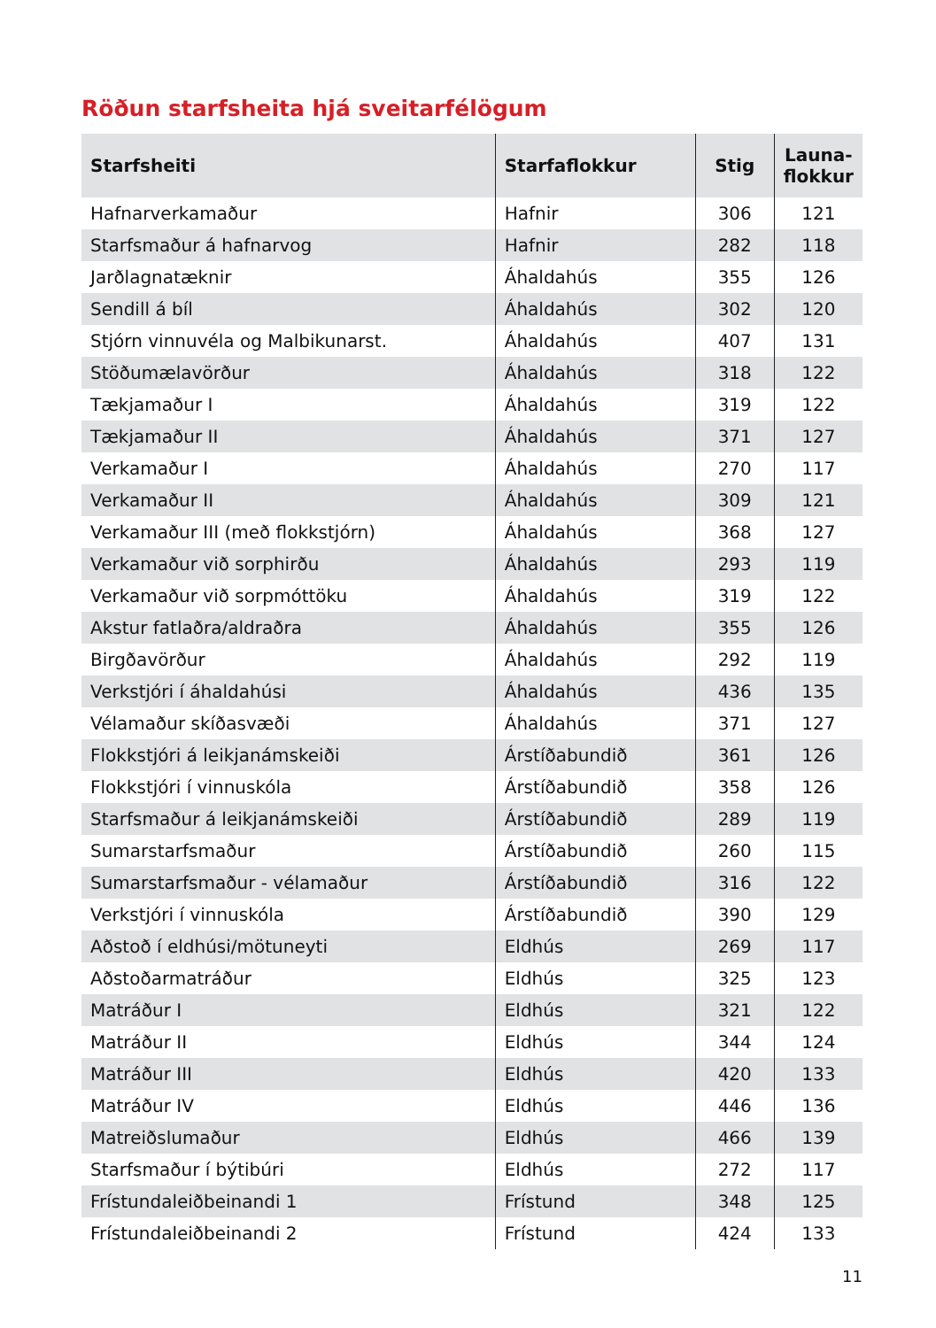Röðun starfsheita hjá sveitarfélögum
| Starfsheiti | Starfaflokkur | Stig | Launa- flokkur |
| --- | --- | --- | --- |
| Hafnarverkamaður | Hafnir | 306 | 121 |
| Starfsmaður á hafnarvog | Hafnir | 282 | 118 |
| Jarðlagnatæknir | Áhaldahús | 355 | 126 |
| Sendill á bíl | Áhaldahús | 302 | 120 |
| Stjórn vinnuvéla og Malbikunarst. | Áhaldahús | 407 | 131 |
| Stöðumælavörður | Áhaldahús | 318 | 122 |
| Tækjamaður I | Áhaldahús | 319 | 122 |
| Tækjamaður II | Áhaldahús | 371 | 127 |
| Verkamaður I | Áhaldahús | 270 | 117 |
| Verkamaður II | Áhaldahús | 309 | 121 |
| Verkamaður III (með flokkstjórn) | Áhaldahús | 368 | 127 |
| Verkamaður við sorphirðu | Áhaldahús | 293 | 119 |
| Verkamaður við sorpmóttöku | Áhaldahús | 319 | 122 |
| Akstur fatlaðra/aldraðra | Áhaldahús | 355 | 126 |
| Birgðavörður | Áhaldahús | 292 | 119 |
| Verkstjóri í áhaldahúsi | Áhaldahús | 436 | 135 |
| Vélamaður skíðasvæði | Áhaldahús | 371 | 127 |
| Flokkstjóri á leikjanámskeiði | Árstíðabundið | 361 | 126 |
| Flokkstjóri í vinnuskóla | Árstíðabundið | 358 | 126 |
| Starfsmaður á leikjanámskeiði | Árstíðabundið | 289 | 119 |
| Sumarstarfsmaður | Árstíðabundið | 260 | 115 |
| Sumarstarfsmaður - vélamaður | Árstíðabundið | 316 | 122 |
| Verkstjóri í vinnuskóla | Árstíðabundið | 390 | 129 |
| Aðstoð í eldhúsi/mötuneyti | Eldhús | 269 | 117 |
| Aðstoðarmatráður | Eldhús | 325 | 123 |
| Matráður I | Eldhús | 321 | 122 |
| Matráður II | Eldhús | 344 | 124 |
| Matráður III | Eldhús | 420 | 133 |
| Matráður IV | Eldhús | 446 | 136 |
| Matreiðslumaður | Eldhús | 466 | 139 |
| Starfsmaður í býtibúri | Eldhús | 272 | 117 |
| Frístundaleiðbeinandi 1 | Frístund | 348 | 125 |
| Frístundaleiðbeinandi 2 | Frístund | 424 | 133 |
11